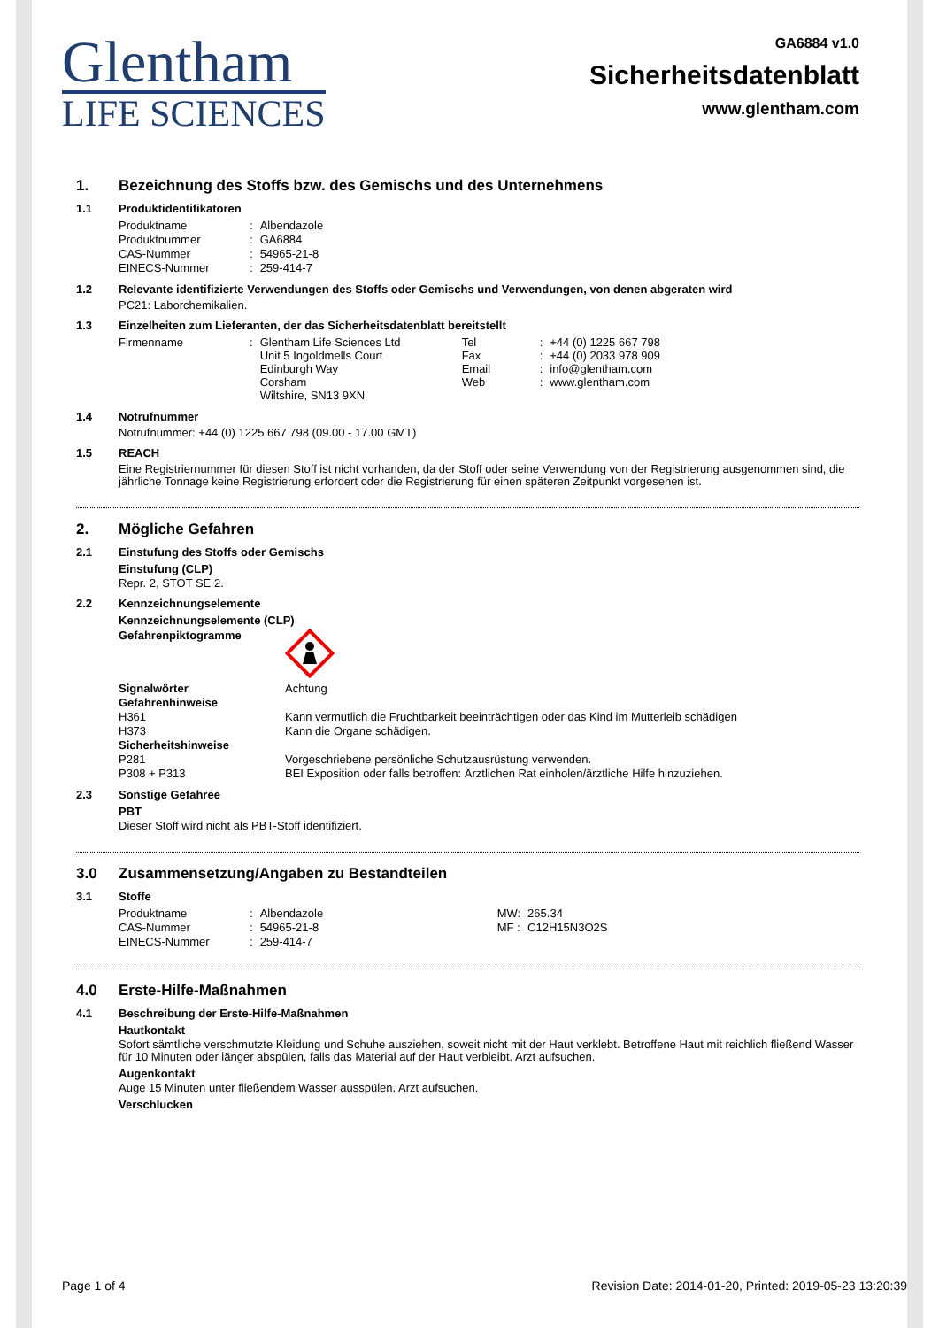Glentham
LIFE SCIENCES
GA6884 v1.0
Sicherheitsdatenblatt
www.glentham.com
1. Bezeichnung des Stoffs bzw. des Gemischs und des Unternehmens
1.1 Produktidentifikatoren
| Produktname | : | Albendazole |
| Produktnummer | : | GA6884 |
| CAS-Nummer | : | 54965-21-8 |
| EINECS-Nummer | : | 259-414-7 |
1.2 Relevante identifizierte Verwendungen des Stoffs oder Gemischs und Verwendungen, von denen abgeraten wird
PC21: Laborchemikalien.
1.3 Einzelheiten zum Lieferanten, der das Sicherheitsdatenblatt bereitstellt
| Firmenname | : | Glentham Life Sciences Ltd Unit 5 Ingoldmells Court Edinburgh Way Corsham Wiltshire, SN13 9XN | Tel Fax Email Web | : : : : | +44 (0) 1225 667 798 +44 (0) 2033 978 909 info@glentham.com www.glentham.com |
1.4 Notrufnummer
Notrufnummer: +44 (0) 1225 667 798 (09.00 - 17.00 GMT)
1.5 REACH
Eine Registriernummer für diesen Stoff ist nicht vorhanden, da der Stoff oder seine Verwendung von der Registrierung ausgenommen sind, die jährliche Tonnage keine Registrierung erfordert oder die Registrierung für einen späteren Zeitpunkt vorgesehen ist.
2. Mögliche Gefahren
2.1 Einstufung des Stoffs oder Gemischs
Einstufung (CLP)
Repr. 2, STOT SE 2.
2.2 Kennzeichnungselemente
Kennzeichnungselemente (CLP)
| Gefahrenpiktogramme | |
| Signalwörter | Achtung |
| Gefahrenhinweise | |
| H361 | Kann vermutlich die Fruchtbarkeit beeinträchtigen oder das Kind im Mutterleib schädigen |
| H373 | Kann die Organe schädigen. |
| Sicherheitshinweise | |
| P281 | Vorgeschriebene persönliche Schutzausrüstung verwenden. |
| P308 + P313 | BEI Exposition oder falls betroffen: Ärztlichen Rat einholen/ärztliche Hilfe hinzuziehen. |
2.3 Sonstige Gefahree
PBT
Dieser Stoff wird nicht als PBT-Stoff identifiziert.
3.0 Zusammensetzung/Angaben zu Bestandteilen
3.1 Stoffe
| Produktname | : | Albendazole | MW: | 265.34 |
| CAS-Nummer | : | 54965-21-8 | MF : | C12H15N3O2S |
| EINECS-Nummer | : | 259-414-7 | | |
4.0 Erste-Hilfe-Maßnahmen
4.1 Beschreibung der Erste-Hilfe-Maßnahmen
Hautkontakt
Sofort sämtliche verschmutzte Kleidung und Schuhe ausziehen, soweit nicht mit der Haut verklebt. Betroffene Haut mit reichlich fließend Wasser für 10 Minuten oder länger abspülen, falls das Material auf der Haut verbleibt. Arzt aufsuchen.
Augenkontakt
Auge 15 Minuten unter fließendem Wasser ausspülen. Arzt aufsuchen.
Verschlucken
Page 1 of 4 Revision Date: 2014-01-20, Printed: 2019-05-23 13:20:39